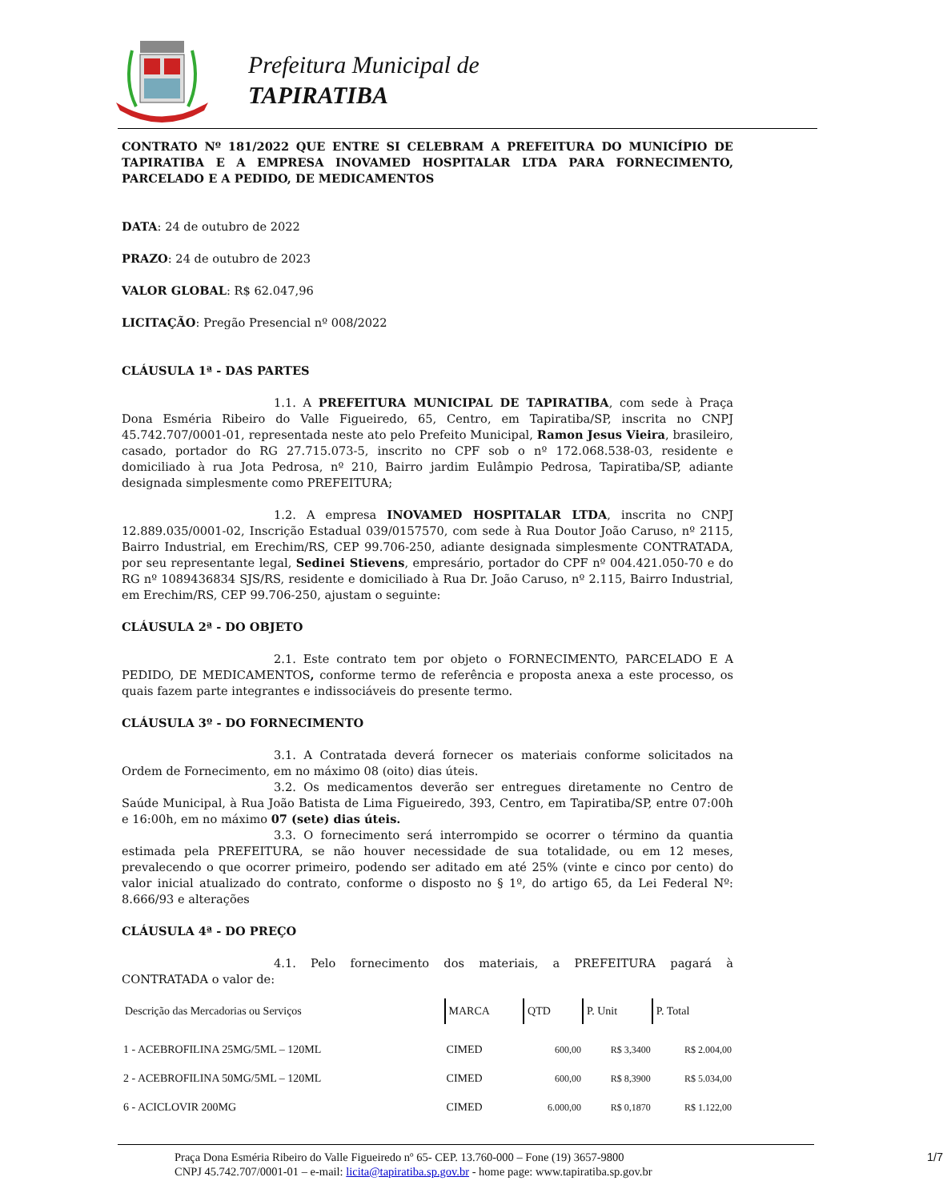Prefeitura Municipal de
TAPIRATIBA
CONTRATO Nº 181/2022 QUE ENTRE SI CELEBRAM A PREFEITURA DO MUNICÍPIO DE TAPIRATIBA E A EMPRESA INOVAMED HOSPITALAR LTDA PARA FORNECIMENTO, PARCELADO E A PEDIDO, DE MEDICAMENTOS
DATA: 24 de outubro de 2022
PRAZO: 24 de outubro de 2023
VALOR GLOBAL: R$ 62.047,96
LICITAÇÃO: Pregão Presencial nº 008/2022
CLÁUSULA 1ª - DAS PARTES
1.1. A PREFEITURA MUNICIPAL DE TAPIRATIBA, com sede à Praça Dona Esméria Ribeiro do Valle Figueiredo, 65, Centro, em Tapiratiba/SP, inscrita no CNPJ 45.742.707/0001-01, representada neste ato pelo Prefeito Municipal, Ramon Jesus Vieira, brasileiro, casado, portador do RG 27.715.073-5, inscrito no CPF sob o nº 172.068.538-03, residente e domiciliado à rua Jota Pedrosa, nº 210, Bairro jardim Eulâmpio Pedrosa, Tapiratiba/SP, adiante designada simplesmente como PREFEITURA;
1.2. A empresa INOVAMED HOSPITALAR LTDA, inscrita no CNPJ 12.889.035/0001-02, Inscrição Estadual 039/0157570, com sede à Rua Doutor João Caruso, nº 2115, Bairro Industrial, em Erechim/RS, CEP 99.706-250, adiante designada simplesmente CONTRATADA, por seu representante legal, Sedinei Stievens, empresário, portador do CPF nº 004.421.050-70 e do RG nº 1089436834 SJS/RS, residente e domiciliado à Rua Dr. João Caruso, nº 2.115, Bairro Industrial, em Erechim/RS, CEP 99.706-250, ajustam o seguinte:
CLÁUSULA 2ª - DO OBJETO
2.1. Este contrato tem por objeto o FORNECIMENTO, PARCELADO E A PEDIDO, DE MEDICAMENTOS, conforme termo de referência e proposta anexa a este processo, os quais fazem parte integrantes e indissociáveis do presente termo.
CLÁUSULA 3º - DO FORNECIMENTO
3.1. A Contratada deverá fornecer os materiais conforme solicitados na Ordem de Fornecimento, em no máximo 08 (oito) dias úteis.
3.2. Os medicamentos deverão ser entregues diretamente no Centro de Saúde Municipal, à Rua João Batista de Lima Figueiredo, 393, Centro, em Tapiratiba/SP, entre 07:00h e 16:00h, em no máximo 07 (sete) dias úteis.
3.3. O fornecimento será interrompido se ocorrer o término da quantia estimada pela PREFEITURA, se não houver necessidade de sua totalidade, ou em 12 meses, prevalecendo o que ocorrer primeiro, podendo ser aditado em até 25% (vinte e cinco por cento) do valor inicial atualizado do contrato, conforme o disposto no § 1º, do artigo 65, da Lei Federal Nº: 8.666/93 e alterações
CLÁUSULA 4ª - DO PREÇO
4.1. Pelo fornecimento dos materiais, a PREFEITURA pagará à CONTRATADA o valor de:
| Descrição das Mercadorias ou Serviços | MARCA | QTD | P. Unit | P. Total |
| --- | --- | --- | --- | --- |
| 1 - ACEBROFILINA 25MG/5ML – 120ML | CIMED | 600,00 | R$ 3,3400 | R$ 2.004,00 |
| 2 - ACEBROFILINA 50MG/5ML – 120ML | CIMED | 600,00 | R$ 8,3900 | R$ 5.034,00 |
| 6 - ACICLOVIR 200MG | CIMED | 6.000,00 | R$ 0,1870 | R$ 1.122,00 |
Praça Dona Esméria Ribeiro do Valle Figueiredo nº 65- CEP. 13.760-000 – Fone (19) 3657-9800
CNPJ 45.742.707/0001-01 – e-mail: licita@tapiratiba.sp.gov.br - home page: www.tapiratiba.sp.gov.br
1/7